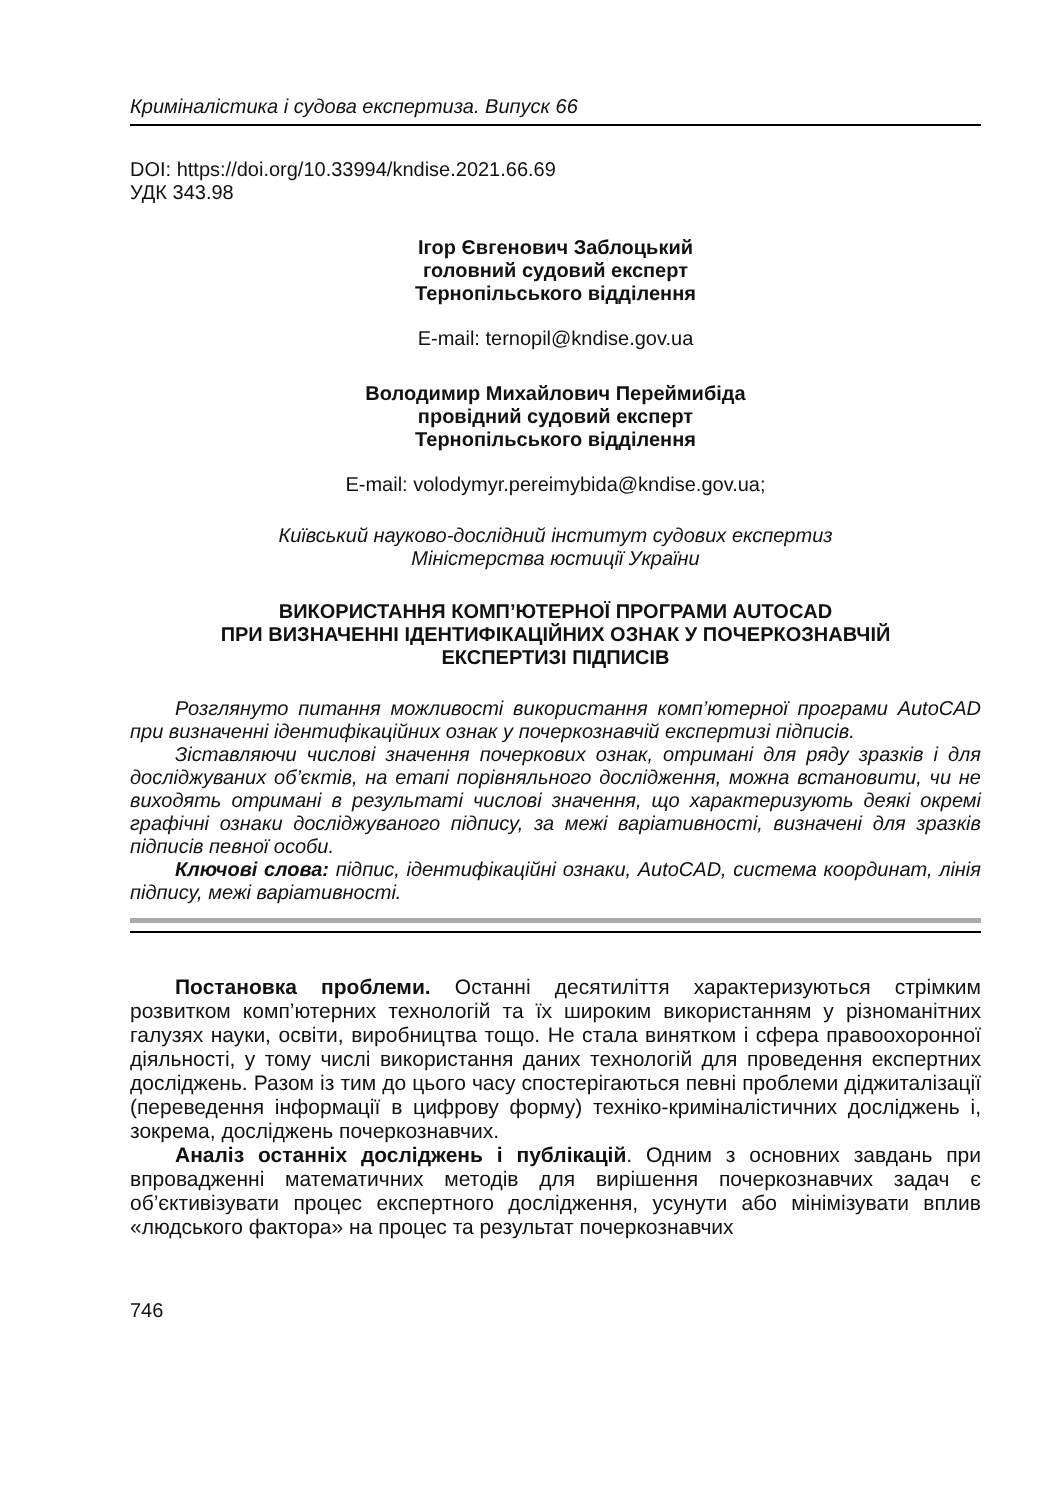Криміналістика і судова експертиза. Випуск 66
DOI: https://doi.org/10.33994/kndise.2021.66.69
УДК 343.98
Ігор Євгенович Заблоцький
головний судовий експерт
Тернопільського відділення
E-mail: ternopil@kndise.gov.ua
Володимир Михайлович Переймибіда
провідний судовий експерт
Тернопільського відділення
E-mail: volodymyr.pereimybida@kndise.gov.ua;
Київський науково-дослідний інститут судових експертиз
Міністерства юстиції України
ВИКОРИСТАННЯ КОМП’ЮТЕРНОЇ ПРОГРАМИ AUTOCAD
ПРИ ВИЗНАЧЕННІ ІДЕНТИФІКАЦІЙНИХ ОЗНАК У ПОЧЕРКОЗНАВЧІЙ
ЕКСПЕРТИЗІ ПІДПИСІВ
Розглянуто питання можливості використання комп’ютерної програми AutoCAD при визначенні ідентифікаційних ознак у почеркознавчій експертизі підписів.
Зіставляючи числові значення почеркових ознак, отримані для ряду зразків і для досліджуваних об’єктів, на етапі порівняльного дослідження, можна встановити, чи не виходять отримані в результаті числові значення, що характеризують деякі окремі графічні ознаки досліджуваного підпису, за межі варіативності, визначені для зразків підписів певної особи.
Ключові слова: підпис, ідентифікаційні ознаки, AutoCAD, система координат, лінія підпису, межі варіативності.
Постановка проблеми. Останні десятиліття характеризуються стрімким розвитком комп’ютерних технологій та їх широким використанням у різноманітних галузях науки, освіти, виробництва тощо. Не стала винятком і сфера правоохоронної діяльності, у тому числі використання даних технологій для проведення експертних досліджень. Разом із тим до цього часу спостерігаються певні проблеми діджиталізації (переведення інформації в цифрову форму) техніко-криміналістичних досліджень і, зокрема, досліджень почеркознавчих.
Аналіз останніх досліджень і публікацій. Одним з основних завдань при впровадженні математичних методів для вирішення почеркознавчих задач є об’єктивізувати процес експертного дослідження, усунути або мінімізувати вплив «людського фактора» на процес та результат почеркознавчих
746